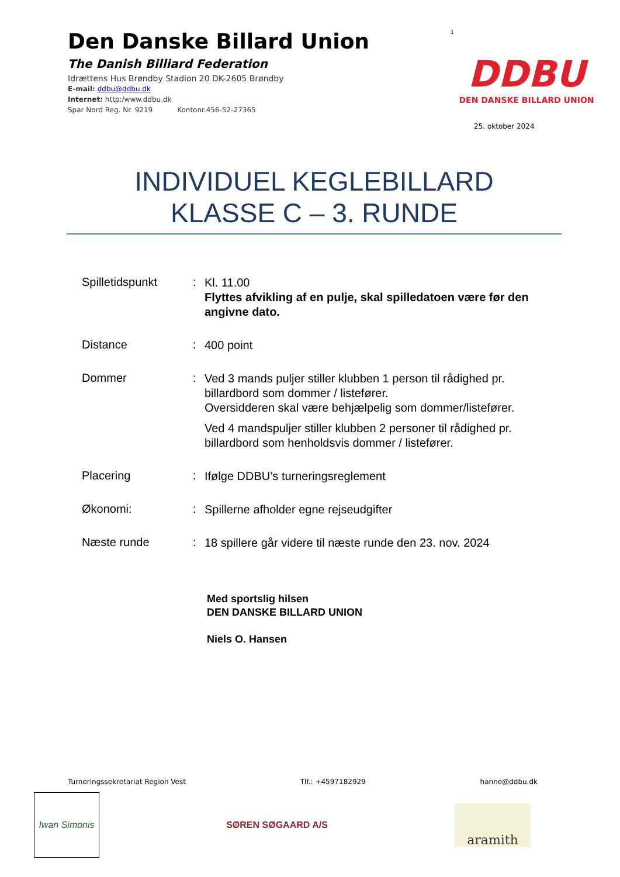Den Danske Billard Union
The Danish Billiard Federation
Idrættens Hus Brøndby Stadion 20 DK-2605 Brøndby
E-mail: ddbu@ddbu.dk
Internet: http:/www.ddbu.dk
Spar Nord Reg. Nr. 9219 Kontonr.456-52-27365
1
DDBU
DEN DANSKE BILLARD UNION
25. oktober 2024
INDIVIDUEL KEGLEBILLARD
KLASSE C – 3. RUNDE
| Spilletidspunkt | : | Kl. 11.00 Flyttes afvikling af en pulje, skal spilledatoen være før den angivne dato. |
| Distance | : | 400 point |
| Dommer | : | Ved 3 mands puljer stiller klubben 1 person til rådighed pr. billardbord som dommer / listefører. Oversidderen skal være behjælpelig som dommer/listefører. Ved 4 mandspuljer stiller klubben 2 personer til rådighed pr. billardbord som henholdsvis dommer / listefører. |
| Placering | : | Ifølge DDBU’s turneringsreglement |
| Økonomi: | : | Spillerne afholder egne rejseudgifter |
| Næste runde | : | 18 spillere går videre til næste runde den 23. nov. 2024 |
Med sportslig hilsen
DEN DANSKE BILLARD UNION
Niels O. Hansen
Turneringssekretariat Region Vest Tlf.: +4597182929 hanne@ddbu.dk
Iwan Simonis
SØREN SØGAARD A/S
aramith